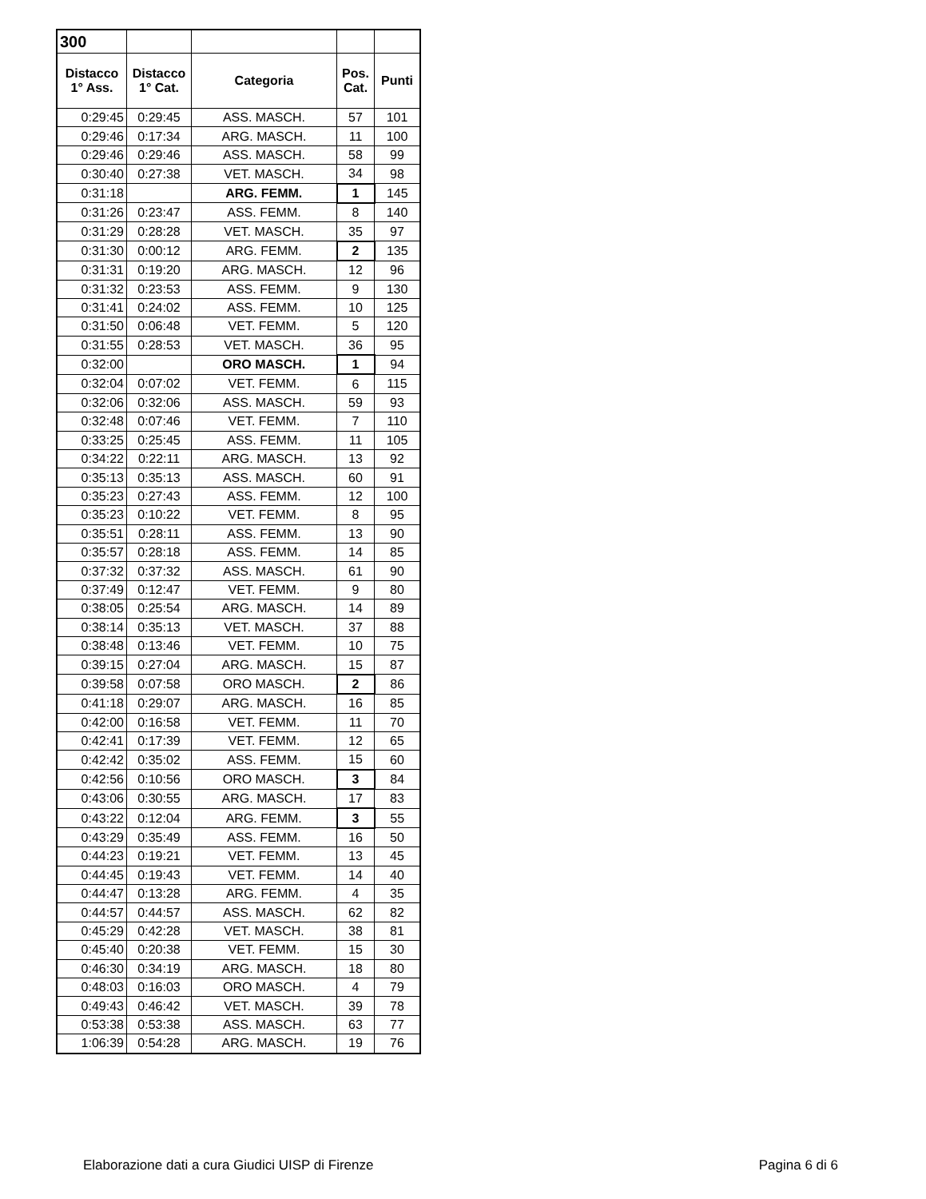| 300 | | | | |
| Distacco 1° Ass. | Distacco 1° Cat. | Categoria | Pos. Cat. | Punti |
| 0:29:45 | 0:29:45 | ASS. MASCH. | 57 | 101 |
| 0:29:46 | 0:17:34 | ARG. MASCH. | 11 | 100 |
| 0:29:46 | 0:29:46 | ASS. MASCH. | 58 | 99 |
| 0:30:40 | 0:27:38 | VET. MASCH. | 34 | 98 |
| 0:31:18 | | ARG. FEMM. | 1 | 145 |
| 0:31:26 | 0:23:47 | ASS. FEMM. | 8 | 140 |
| 0:31:29 | 0:28:28 | VET. MASCH. | 35 | 97 |
| 0:31:30 | 0:00:12 | ARG. FEMM. | 2 | 135 |
| 0:31:31 | 0:19:20 | ARG. MASCH. | 12 | 96 |
| 0:31:32 | 0:23:53 | ASS. FEMM. | 9 | 130 |
| 0:31:41 | 0:24:02 | ASS. FEMM. | 10 | 125 |
| 0:31:50 | 0:06:48 | VET. FEMM. | 5 | 120 |
| 0:31:55 | 0:28:53 | VET. MASCH. | 36 | 95 |
| 0:32:00 | | ORO MASCH. | 1 | 94 |
| 0:32:04 | 0:07:02 | VET. FEMM. | 6 | 115 |
| 0:32:06 | 0:32:06 | ASS. MASCH. | 59 | 93 |
| 0:32:48 | 0:07:46 | VET. FEMM. | 7 | 110 |
| 0:33:25 | 0:25:45 | ASS. FEMM. | 11 | 105 |
| 0:34:22 | 0:22:11 | ARG. MASCH. | 13 | 92 |
| 0:35:13 | 0:35:13 | ASS. MASCH. | 60 | 91 |
| 0:35:23 | 0:27:43 | ASS. FEMM. | 12 | 100 |
| 0:35:23 | 0:10:22 | VET. FEMM. | 8 | 95 |
| 0:35:51 | 0:28:11 | ASS. FEMM. | 13 | 90 |
| 0:35:57 | 0:28:18 | ASS. FEMM. | 14 | 85 |
| 0:37:32 | 0:37:32 | ASS. MASCH. | 61 | 90 |
| 0:37:49 | 0:12:47 | VET. FEMM. | 9 | 80 |
| 0:38:05 | 0:25:54 | ARG. MASCH. | 14 | 89 |
| 0:38:14 | 0:35:13 | VET. MASCH. | 37 | 88 |
| 0:38:48 | 0:13:46 | VET. FEMM. | 10 | 75 |
| 0:39:15 | 0:27:04 | ARG. MASCH. | 15 | 87 |
| 0:39:58 | 0:07:58 | ORO MASCH. | 2 | 86 |
| 0:41:18 | 0:29:07 | ARG. MASCH. | 16 | 85 |
| 0:42:00 | 0:16:58 | VET. FEMM. | 11 | 70 |
| 0:42:41 | 0:17:39 | VET. FEMM. | 12 | 65 |
| 0:42:42 | 0:35:02 | ASS. FEMM. | 15 | 60 |
| 0:42:56 | 0:10:56 | ORO MASCH. | 3 | 84 |
| 0:43:06 | 0:30:55 | ARG. MASCH. | 17 | 83 |
| 0:43:22 | 0:12:04 | ARG. FEMM. | 3 | 55 |
| 0:43:29 | 0:35:49 | ASS. FEMM. | 16 | 50 |
| 0:44:23 | 0:19:21 | VET. FEMM. | 13 | 45 |
| 0:44:45 | 0:19:43 | VET. FEMM. | 14 | 40 |
| 0:44:47 | 0:13:28 | ARG. FEMM. | 4 | 35 |
| 0:44:57 | 0:44:57 | ASS. MASCH. | 62 | 82 |
| 0:45:29 | 0:42:28 | VET. MASCH. | 38 | 81 |
| 0:45:40 | 0:20:38 | VET. FEMM. | 15 | 30 |
| 0:46:30 | 0:34:19 | ARG. MASCH. | 18 | 80 |
| 0:48:03 | 0:16:03 | ORO MASCH. | 4 | 79 |
| 0:49:43 | 0:46:42 | VET. MASCH. | 39 | 78 |
| 0:53:38 | 0:53:38 | ASS. MASCH. | 63 | 77 |
| 1:06:39 | 0:54:28 | ARG. MASCH. | 19 | 76 |
Elaborazione dati a cura Giudici UISP di Firenze Pagina 6 di 6